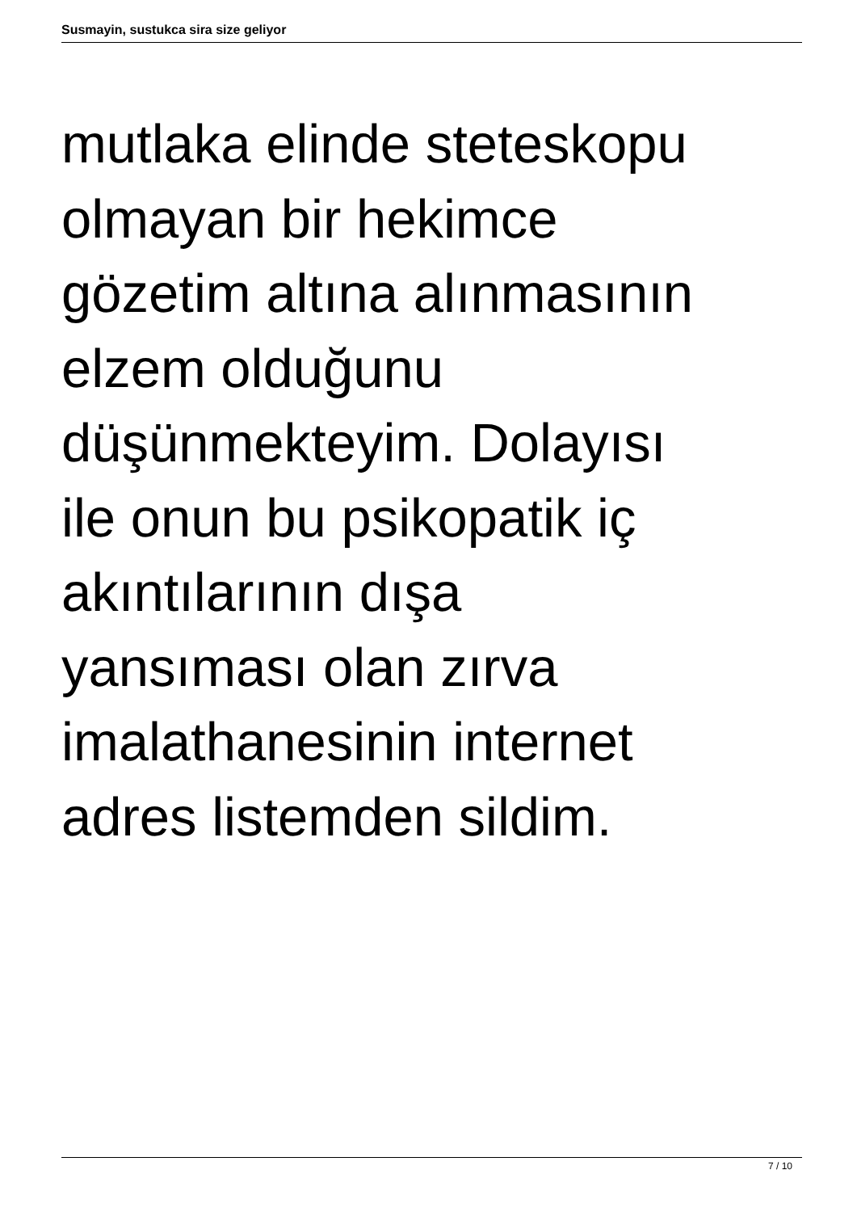Susmayin, sustukca sira size geliyor
mutlaka elinde steteskopu
olmayan bir hekimce
gözetim altına alınmasının
elzem olduğunu
düşünmekteyim. Dolayısı
ile onun bu psikopatik iç
akıntılarının dışa
yansıması olan zırva
imalathanesinin internet
adres listemden sildim.
7 / 10